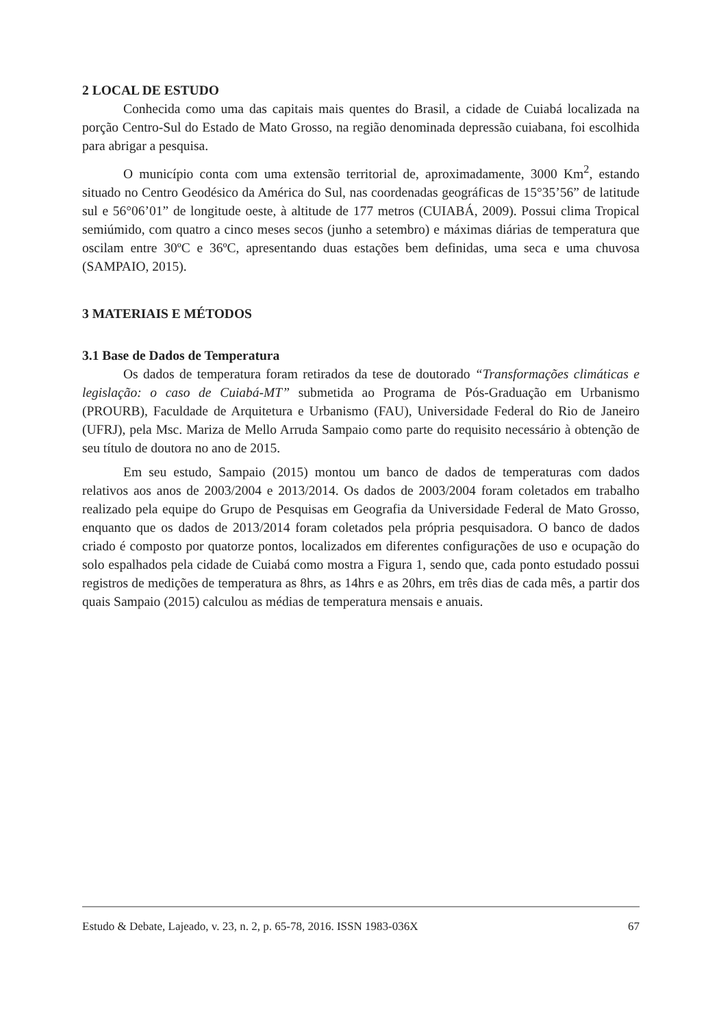2 LOCAL DE ESTUDO
Conhecida como uma das capitais mais quentes do Brasil, a cidade de Cuiabá localizada na porção Centro-Sul do Estado de Mato Grosso, na região denominada depressão cuiabana, foi escolhida para abrigar a pesquisa.
O município conta com uma extensão territorial de, aproximadamente, 3000 Km<sup>2</sup>, estando situado no Centro Geodésico da América do Sul, nas coordenadas geográficas de 15°35’56” de latitude sul e 56°06’01” de longitude oeste, à altitude de 177 metros (CUIABÁ, 2009). Possui clima Tropical semiúmido, com quatro a cinco meses secos (junho a setembro) e máximas diárias de temperatura que oscilam entre 30ºC e 36ºC, apresentando duas estações bem definidas, uma seca e uma chuvosa (SAMPAIO, 2015).
3 MATERIAIS E MÉTODOS
3.1 Base de Dados de Temperatura
Os dados de temperatura foram retirados da tese de doutorado “Transformações climáticas e legislação: o caso de Cuiabá-MT” submetida ao Programa de Pós-Graduação em Urbanismo (PROURB), Faculdade de Arquitetura e Urbanismo (FAU), Universidade Federal do Rio de Janeiro (UFRJ), pela Msc. Mariza de Mello Arruda Sampaio como parte do requisito necessário à obtenção de seu título de doutora no ano de 2015.
Em seu estudo, Sampaio (2015) montou um banco de dados de temperaturas com dados relativos aos anos de 2003/2004 e 2013/2014. Os dados de 2003/2004 foram coletados em trabalho realizado pela equipe do Grupo de Pesquisas em Geografia da Universidade Federal de Mato Grosso, enquanto que os dados de 2013/2014 foram coletados pela própria pesquisadora. O banco de dados criado é composto por quatorze pontos, localizados em diferentes configurações de uso e ocupação do solo espalhados pela cidade de Cuiabá como mostra a Figura 1, sendo que, cada ponto estudado possui registros de medições de temperatura as 8hrs, as 14hrs e as 20hrs, em três dias de cada mês, a partir dos quais Sampaio (2015) calculou as médias de temperatura mensais e anuais.
Estudo & Debate, Lajeado, v. 23, n. 2, p. 65-78, 2016. ISSN 1983-036X 67